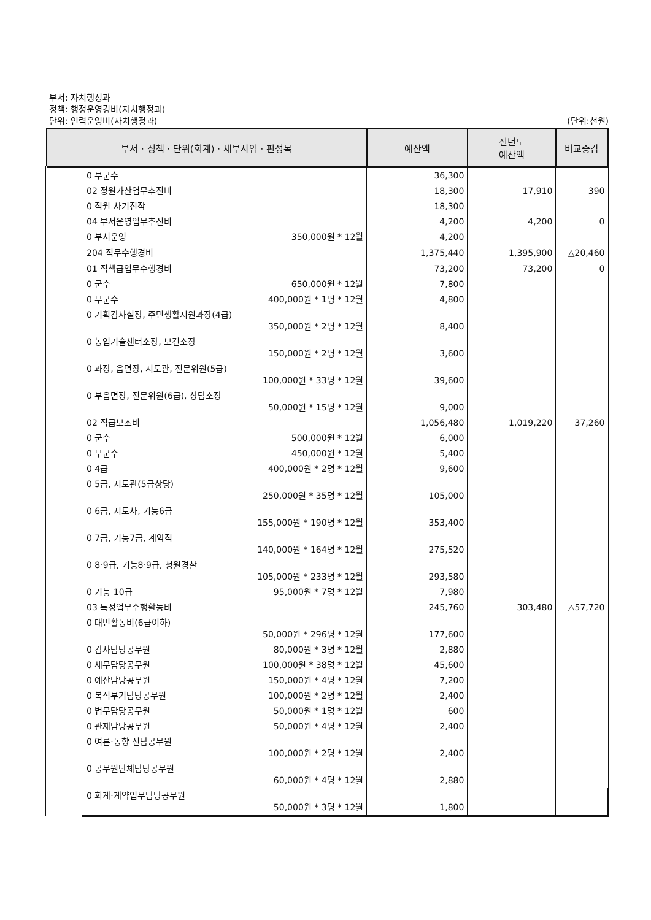부서: 자치행정과
정책: 행정운영경비(자치행정과)
단위: 인력운영비(자치행정과) (단위:천원)
| 부서 · 정책 · 단위(회계) · 세부사업 · 편성목 | | 예산액 | 전년도 예산액 | 비교증감 |
| --- | --- | --- | --- | --- |
| | 0 부군수 | 36,300 | | |
| | 02 정원가산업무추진비 | 18,300 | 17,910 | 390 |
| | 0 직원 사기진작 | 18,300 | | |
| | 04 부서운영업무추진비 | 4,200 | 4,200 | 0 |
| | 0 부서운영 350,000원 * 12월 | 4,200 | | |
| | 204 직무수행경비 | 1,375,440 | 1,395,900 | △20,460 |
| | 01 직책급업무수행경비 | 73,200 | 73,200 | 0 |
| | 0 군수 650,000원 * 12월 | 7,800 | | |
| | 0 부군수 400,000원 * 1명 * 12월 | 4,800 | | |
| | 0 기획감사실장, 주민생활지원과장(4급) 350,000원 * 2명 * 12월 | 8,400 | | |
| | 0 농업기술센터소장, 보건소장 150,000원 * 2명 * 12월 | 3,600 | | |
| | 0 과장, 읍면장, 지도관, 전문위원(5급) 100,000원 * 33명 * 12월 | 39,600 | | |
| | 0 부읍면장, 전문위원(6급), 상담소장 50,000원 * 15명 * 12월 | 9,000 | | |
| | 02 직급보조비 | 1,056,480 | 1,019,220 | 37,260 |
| | 0 군수 500,000원 * 12월 | 6,000 | | |
| | 0 부군수 450,000원 * 12월 | 5,400 | | |
| | 0 4급 400,000원 * 2명 * 12월 | 9,600 | | |
| | 0 5급, 지도관(5급상당) 250,000원 * 35명 * 12월 | 105,000 | | |
| | 0 6급, 지도사, 기능6급 155,000원 * 190명 * 12월 | 353,400 | | |
| | 0 7급, 기능7급, 계약직 140,000원 * 164명 * 12월 | 275,520 | | |
| | 0 8·9급, 기능8·9급, 청원경찰 105,000원 * 233명 * 12월 | 293,580 | | |
| | 0 기능 10급 95,000원 * 7명 * 12월 | 7,980 | | |
| | 03 특정업무수행활동비 | 245,760 | 303,480 | △57,720 |
| | 0 대민활동비(6급이하) 50,000원 * 296명 * 12월 | 177,600 | | |
| | 0 감사담당공무원 80,000원 * 3명 * 12월 | 2,880 | | |
| | 0 세무담당공무원 100,000원 * 38명 * 12월 | 45,600 | | |
| | 0 예산담당공무원 150,000원 * 4명 * 12월 | 7,200 | | |
| | 0 복식부기담당공무원 100,000원 * 2명 * 12월 | 2,400 | | |
| | 0 법무담당공무원 50,000원 * 1명 * 12월 | 600 | | |
| | 0 관재담당공무원 50,000원 * 4명 * 12월 | 2,400 | | |
| | 0 여론·동향 전담공무원 100,000원 * 2명 * 12월 | 2,400 | | |
| | 0 공무원단체담당공무원 60,000원 * 4명 * 12월 | 2,880 | | |
| | 0 회계·계약업무담당공무원 50,000원 * 3명 * 12월 | 1,800 | | |